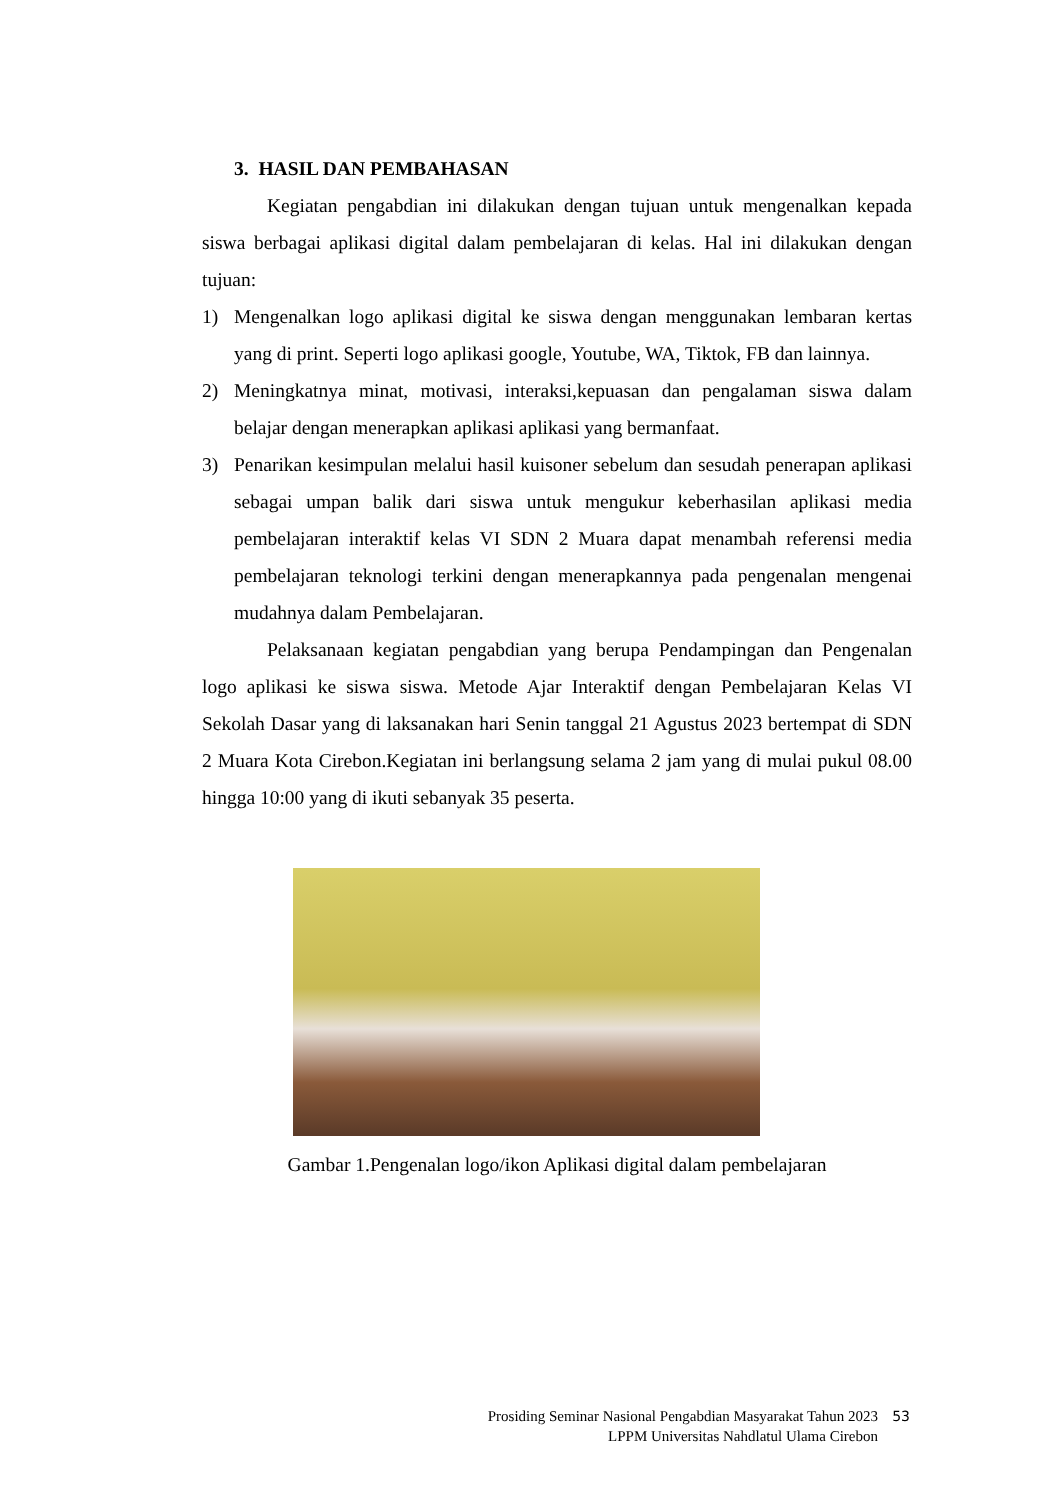3. HASIL DAN PEMBAHASAN
Kegiatan pengabdian ini dilakukan dengan tujuan untuk mengenalkan kepada siswa berbagai aplikasi digital dalam pembelajaran di kelas. Hal ini dilakukan dengan tujuan:
1) Mengenalkan logo aplikasi digital ke siswa dengan menggunakan lembaran kertas yang di print. Seperti logo aplikasi google, Youtube, WA, Tiktok, FB dan lainnya.
2) Meningkatnya minat, motivasi, interaksi,kepuasan dan pengalaman siswa dalam belajar dengan menerapkan aplikasi aplikasi yang bermanfaat.
3) Penarikan kesimpulan melalui hasil kuisoner sebelum dan sesudah penerapan aplikasi sebagai umpan balik dari siswa untuk mengukur keberhasilan aplikasi media pembelajaran interaktif kelas VI SDN 2 Muara dapat menambah referensi media pembelajaran teknologi terkini dengan menerapkannya pada pengenalan mengenai mudahnya dalam Pembelajaran.
Pelaksanaan kegiatan pengabdian yang berupa Pendampingan dan Pengenalan logo aplikasi ke siswa siswa. Metode Ajar Interaktif dengan Pembelajaran Kelas VI Sekolah Dasar yang di laksanakan hari Senin tanggal 21 Agustus 2023 bertempat di SDN 2 Muara Kota Cirebon.Kegiatan ini berlangsung selama 2 jam yang di mulai pukul 08.00 hingga 10:00 yang di ikuti sebanyak 35 peserta.
Gambar 1.Pengenalan logo/ikon Aplikasi digital dalam pembelajaran
53
Prosiding Seminar Nasional Pengabdian Masyarakat Tahun 2023
LPPM Universitas Nahdlatul Ulama Cirebon